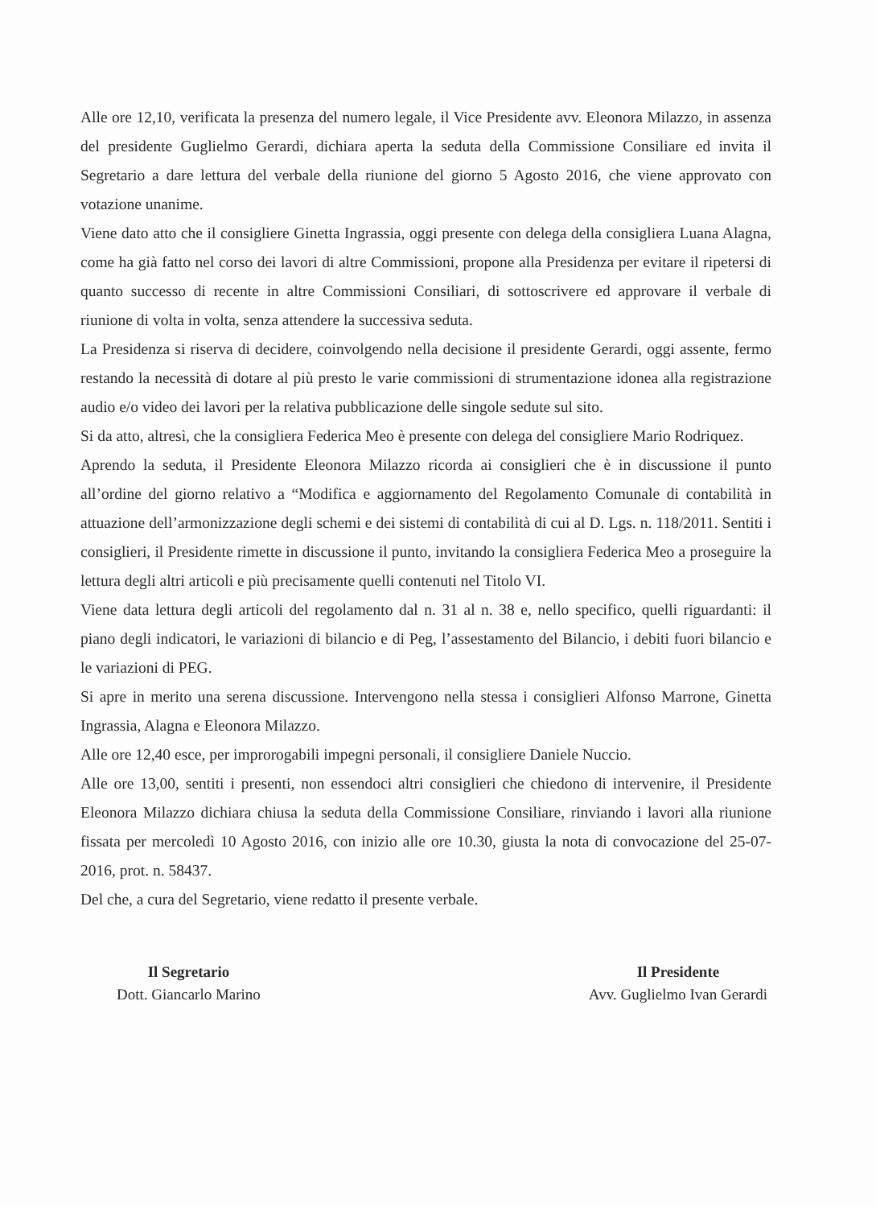Alle ore 12,10, verificata la presenza del numero legale, il Vice Presidente avv. Eleonora Milazzo, in assenza del presidente Guglielmo Gerardi, dichiara aperta la seduta della Commissione Consiliare ed invita il Segretario a dare lettura del verbale della riunione del giorno 5 Agosto 2016, che viene approvato con votazione unanime.
Viene dato atto che il consigliere Ginetta Ingrassia, oggi presente con delega della consigliera Luana Alagna, come ha già fatto nel corso dei lavori di altre Commissioni, propone alla Presidenza per evitare il ripetersi di quanto successo di recente in altre Commissioni Consiliari, di sottoscrivere ed approvare il verbale di riunione di volta in volta, senza attendere la successiva seduta.
La Presidenza si riserva di decidere, coinvolgendo nella decisione il presidente Gerardi, oggi assente, fermo restando la necessità di dotare al più presto le varie commissioni di strumentazione idonea alla registrazione audio e/o video dei lavori per la relativa pubblicazione delle singole sedute sul sito.
Si da atto, altresì, che la consigliera Federica Meo è presente con delega del consigliere Mario Rodriquez.
Aprendo la seduta, il Presidente Eleonora Milazzo ricorda ai consiglieri che è in discussione il punto all’ordine del giorno relativo a “Modifica e aggiornamento del Regolamento Comunale di contabilità in attuazione dell’armonizzazione degli schemi e dei sistemi di contabilità di cui al D. Lgs. n. 118/2011. Sentiti i consiglieri, il Presidente rimette in discussione il punto, invitando la consigliera Federica Meo a proseguire la lettura degli altri articoli e più precisamente quelli contenuti nel Titolo VI.
Viene data lettura degli articoli del regolamento dal n. 31 al n. 38 e, nello specifico, quelli riguardanti: il piano degli indicatori, le variazioni di bilancio e di Peg, l’assestamento del Bilancio, i debiti fuori bilancio e le variazioni di PEG.
Si apre in merito una serena discussione. Intervengono nella stessa i consiglieri Alfonso Marrone, Ginetta Ingrassia, Alagna e Eleonora Milazzo.
Alle ore 12,40 esce, per improrogabili impegni personali, il consigliere Daniele Nuccio.
Alle ore 13,00, sentiti i presenti, non essendoci altri consiglieri che chiedono di intervenire, il Presidente Eleonora Milazzo dichiara chiusa la seduta della Commissione Consiliare, rinviando i lavori alla riunione fissata per mercoledì 10 Agosto 2016, con inizio alle ore 10.30, giusta la nota di convocazione del 25-07-2016, prot. n. 58437.
Del che, a cura del Segretario, viene redatto il presente verbale.
Il Segretario
Dott. Giancarlo Marino
Il Presidente
Avv. Guglielmo Ivan Gerardi